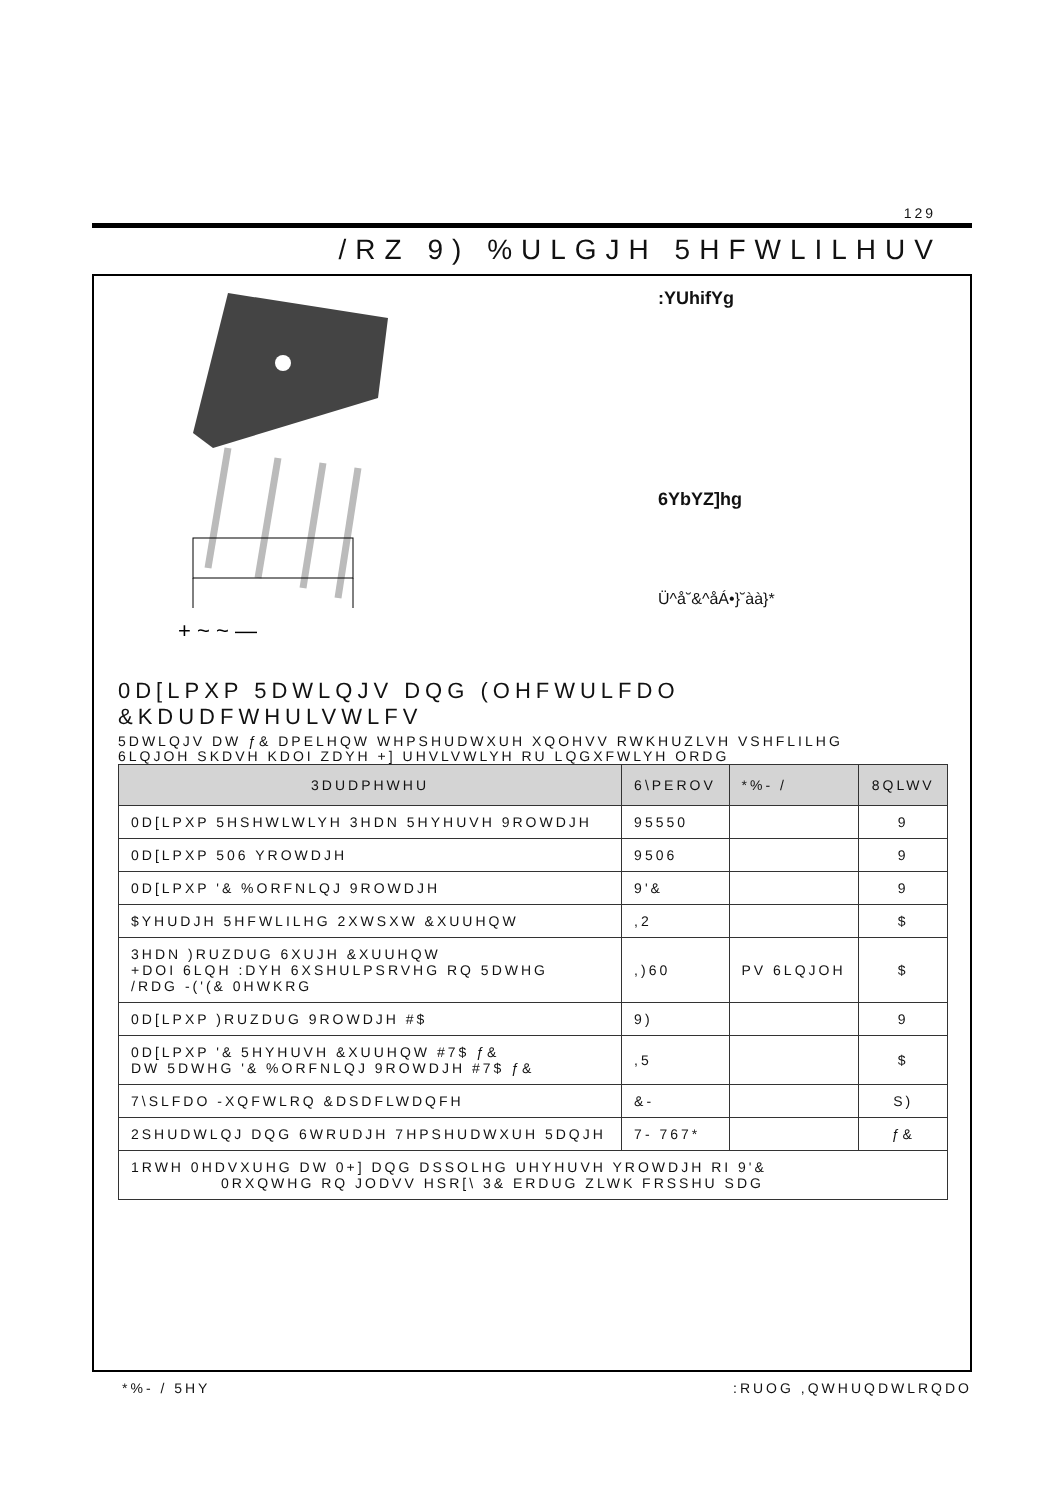129
/RZ 9) %ULGJH 5HFWLILHUV
+ ~ ~ —
:YUhifYg
6YbYZ]hg
Ü^å˘&^åÁ•}˘àà}*
0D[LPXP 5DWLQJV DQG (OHFWULFDO &KDUDFWHULVWLFV
5DWLQJV DW ƒ& DPELHQW WHPSHUDWXUH XQOHVV RWKHUZLVH VSHFLILHG
6LQJOH SKDVH KDOI ZDYH +] UHVLVWLYH RU LQGXFWLYH ORDG
| 3DUDPHWHU | 6\PEROV | *%- / | 8QLWV |
| --- | --- | --- | --- |
| 0D[LPXP 5HSHWLWLYH 3HDN 5HYHUVH 9ROWDJH | 95550 | | 9 |
| 0D[LPXP 506 YROWDJH | 9506 | | 9 |
| 0D[LPXP '& %ORFNLQJ 9ROWDJH | 9'& | | 9 |
| $YHUDJH 5HFWLILHG 2XWSXW &XUUHQW | ,2 | | $ |
| 3HDN )RUZDUG 6XUJH &XUUHQW +DOI 6LQH :DYH 6XSHULPSRVHG RQ 5DWHG /RDG -('(& 0HWKRG | ,)60 | PV 6LQJOH | $ |
| 0D[LPXP )RUZDUG 9ROWDJH #$ | 9) | | 9 |
| 0D[LPXP '& 5HYHUVH &XUUHQW #7$ ƒ& DW 5DWHG '& %ORFNLQJ 9ROWDJH #7$ ƒ& | ,5 | | $ |
| 7\SLFDO -XQFWLRQ &DSDFLWDQFH | &- | | S) |
| 2SHUDWLQJ DQG 6WRUDJH 7HPSHUDWXUH 5DQJH | 7- 767* | | ƒ& |
| 1RWH 0HDVXUHG DW 0+] DQG DSSOLHG UHYHUVH YROWDJH RI 9'& 0RXQWHG RQ JODVV HSR[\ 3& ERDUG ZLWK FRSSHU SDG | | | |
*%- / 5HY:RUOG ,QWHUQDWLRQDO